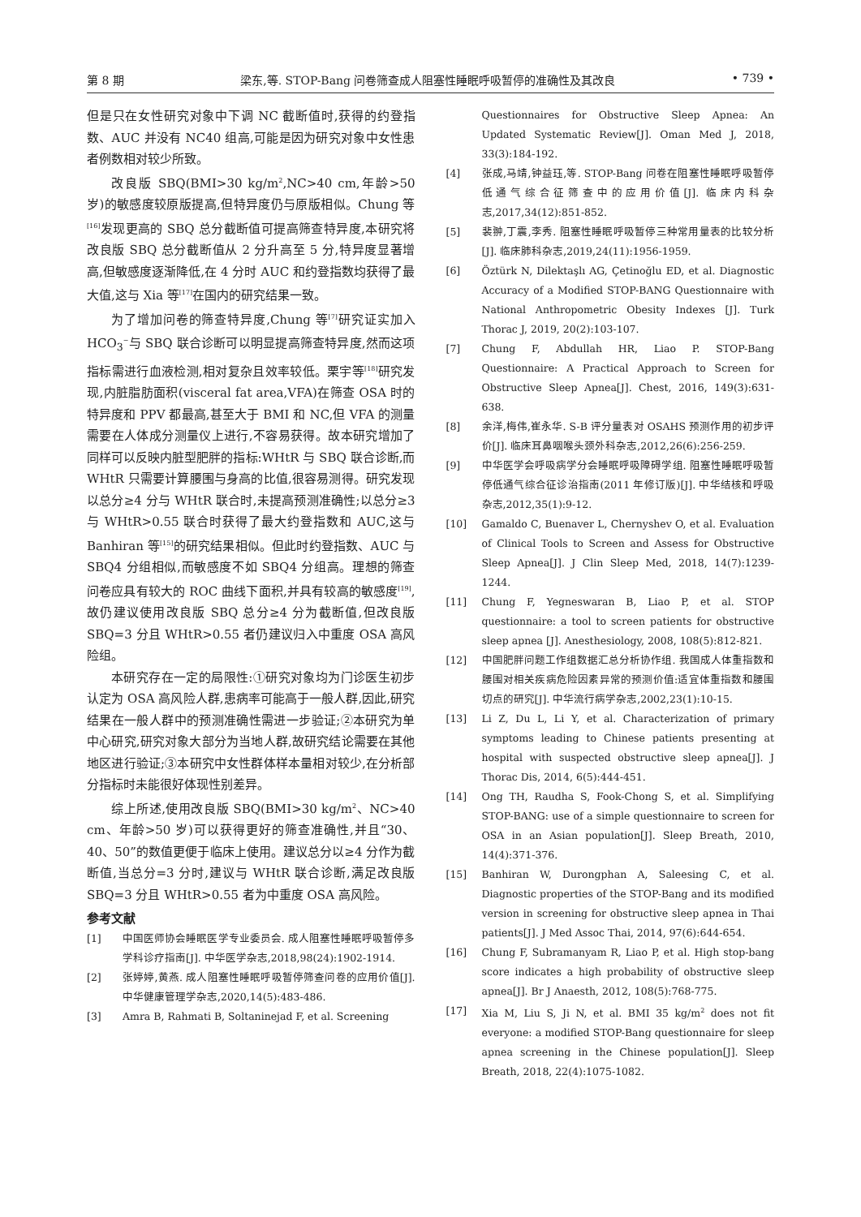第 8 期 梁东,等. STOP-Bang 问卷筛查成人阻塞性睡眠呼吸暂停的准确性及其改良 • 739 •
但是只在女性研究对象中下调 NC 截断值时,获得的约登指数、AUC 并没有 NC40 组高,可能是因为研究对象中女性患者例数相对较少所致。
改良版 SBQ(BMI>30 kg/m<sup>2</sup>,NC>40 cm,年龄>50 岁)的敏感度较原版提高,但特异度仍与原版相似。Chung 等<sup>[16]</sup>发现更高的 SBQ 总分截断值可提高筛查特异度,本研究将改良版 SBQ 总分截断值从 2 分升高至 5 分,特异度显著增高,但敏感度逐渐降低,在 4 分时 AUC 和约登指数均获得了最大值,这与 Xia 等<sup>[17]</sup>在国内的研究结果一致。
为了增加问卷的筛查特异度,Chung 等<sup>[7]</sup>研究证实加入 HCO<sub>3</sub><sup>−</sup>与 SBQ 联合诊断可以明显提高筛查特异度,然而这项指标需进行血液检测,相对复杂且效率较低。栗宇等<sup>[18]</sup>研究发现,内脏脂肪面积(visceral fat area,VFA)在筛查 OSA 时的特异度和 PPV 都最高,甚至大于 BMI 和 NC,但 VFA 的测量需要在人体成分测量仪上进行,不容易获得。故本研究增加了同样可以反映内脏型肥胖的指标:WHtR 与 SBQ 联合诊断,而 WHtR 只需要计算腰围与身高的比值,很容易测得。研究发现以总分≥4 分与 WHtR 联合时,未提高预测准确性;以总分≥3 与 WHtR>0.55 联合时获得了最大约登指数和 AUC,这与 Banhiran 等<sup>[15]</sup>的研究结果相似。但此时约登指数、AUC 与 SBQ4 分组相似,而敏感度不如 SBQ4 分组高。理想的筛查问卷应具有较大的 ROC 曲线下面积,并具有较高的敏感度<sup>[19]</sup>,故仍建议使用改良版 SBQ 总分≥4 分为截断值,但改良版 SBQ=3 分且 WHtR>0.55 者仍建议归入中重度 OSA 高风险组。
本研究存在一定的局限性:①研究对象均为门诊医生初步认定为 OSA 高风险人群,患病率可能高于一般人群,因此,研究结果在一般人群中的预测准确性需进一步验证;②本研究为单中心研究,研究对象大部分为当地人群,故研究结论需要在其他地区进行验证;③本研究中女性群体样本量相对较少,在分析部分指标时未能很好体现性别差异。
综上所述,使用改良版 SBQ(BMI>30 kg/m<sup>2</sup>、NC>40 cm、年龄>50 岁)可以获得更好的筛查准确性,并且“30、40、50”的数值更便于临床上使用。建议总分以≥4 分作为截断值,当总分=3 分时,建议与 WHtR 联合诊断,满足改良版 SBQ=3 分且 WHtR>0.55 者为中重度 OSA 高风险。
参考文献
[1] 中国医师协会睡眠医学专业委员会. 成人阻塞性睡眠呼吸暂停多学科诊疗指南[J]. 中华医学杂志,2018,98(24):1902-1914.
[2] 张婷婷,黄燕. 成人阻塞性睡眠呼吸暂停筛查问卷的应用价值[J]. 中华健康管理学杂志,2020,14(5):483-486.
[3] Amra B, Rahmati B, Soltaninejad F, et al. Screening
Questionnaires for Obstructive Sleep Apnea: An Updated Systematic Review[J]. Oman Med J, 2018, 33(3):184-192.
[4] 张成,马靖,钟益珏,等. STOP-Bang 问卷在阻塞性睡眠呼吸暂停低通气综合征筛查中的应用价值[J]. 临床内科杂志,2017,34(12):851-852.
[5] 裴翀,丁震,李秀. 阻塞性睡眠呼吸暂停三种常用量表的比较分析[J]. 临床肺科杂志,2019,24(11):1956-1959.
[6] Öztürk N, Dilektaşlı AG, Çetinoğlu ED, et al. Diagnostic Accuracy of a Modified STOP-BANG Questionnaire with National Anthropometric Obesity Indexes [J]. Turk Thorac J, 2019, 20(2):103-107.
[7] Chung F, Abdullah HR, Liao P. STOP-Bang Questionnaire: A Practical Approach to Screen for Obstructive Sleep Apnea[J]. Chest, 2016, 149(3):631-638.
[8] 余洋,梅伟,崔永华. S-B 评分量表对 OSAHS 预测作用的初步评价[J]. 临床耳鼻咽喉头颈外科杂志,2012,26(6):256-259.
[9] 中华医学会呼吸病学分会睡眠呼吸障碍学组. 阻塞性睡眠呼吸暂停低通气综合征诊治指南(2011 年修订版)[J]. 中华结核和呼吸杂志,2012,35(1):9-12.
[10] Gamaldo C, Buenaver L, Chernyshev O, et al. Evaluation of Clinical Tools to Screen and Assess for Obstructive Sleep Apnea[J]. J Clin Sleep Med, 2018, 14(7):1239-1244.
[11] Chung F, Yegneswaran B, Liao P, et al. STOP questionnaire: a tool to screen patients for obstructive sleep apnea [J]. Anesthesiology, 2008, 108(5):812-821.
[12] 中国肥胖问题工作组数据汇总分析协作组. 我国成人体重指数和腰围对相关疾病危险因素异常的预测价值:适宜体重指数和腰围切点的研究[J]. 中华流行病学杂志,2002,23(1):10-15.
[13] Li Z, Du L, Li Y, et al. Characterization of primary symptoms leading to Chinese patients presenting at hospital with suspected obstructive sleep apnea[J]. J Thorac Dis, 2014, 6(5):444-451.
[14] Ong TH, Raudha S, Fook-Chong S, et al. Simplifying STOP-BANG: use of a simple questionnaire to screen for OSA in an Asian population[J]. Sleep Breath, 2010, 14(4):371-376.
[15] Banhiran W, Durongphan A, Saleesing C, et al. Diagnostic properties of the STOP-Bang and its modified version in screening for obstructive sleep apnea in Thai patients[J]. J Med Assoc Thai, 2014, 97(6):644-654.
[16] Chung F, Subramanyam R, Liao P, et al. High stop-bang score indicates a high probability of obstructive sleep apnea[J]. Br J Anaesth, 2012, 108(5):768-775.
[17] Xia M, Liu S, Ji N, et al. BMI 35 kg/m<sup>2</sup> does not fit everyone: a modified STOP-Bang questionnaire for sleep apnea screening in the Chinese population[J]. Sleep Breath, 2018, 22(4):1075-1082.